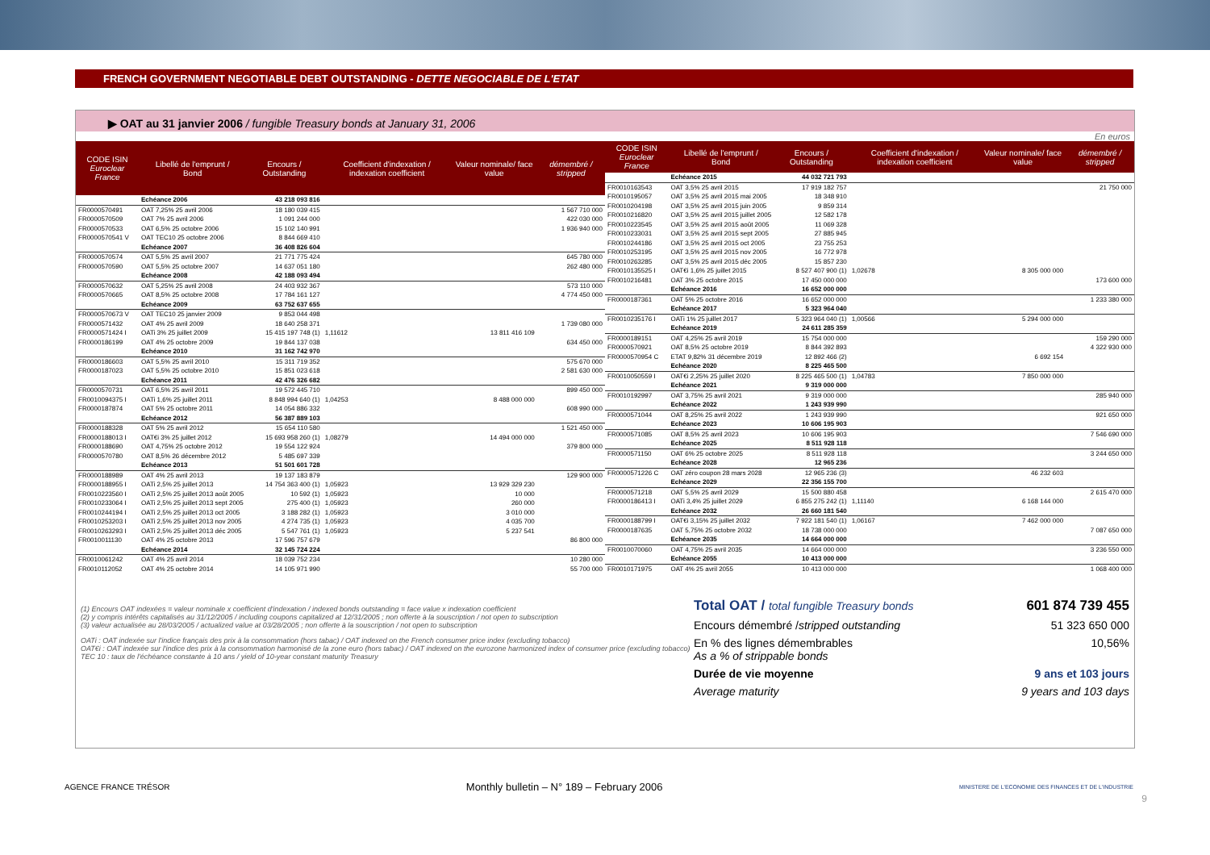FRENCH GOVERNMENT NEGOTIABLE DEBT OUTSTANDING - DETTE NEGOCIABLE DE L'ETAT
▶ OAT au 31 janvier 2006 / fungible Treasury bonds at January 31, 2006
En euros
| CODE ISIN Euroclear France | Libellé de l'emprunt / Bond | Encours / Outstanding | Coefficient d'indexation / indexation coefficient | Valeur nominale/ face value | démembré / stripped |
| --- | --- | --- | --- | --- | --- |
| | Echéance 2006 | 43 218 093 816 | | | |
| FR0000570491 | OAT 7,25% 25 avril 2006 | 18 180 039 415 | | | 1 567 710 000 |
| FR0000570509 | OAT 7% 25 avril 2006 | 1 091 244 000 | | | 422 030 000 |
| FR0000570533 | OAT 6,5% 25 octobre 2006 | 15 102 140 991 | | | 1 936 940 000 |
| FR0000570541 V | OAT TEC10 25 octobre 2006 | 8 844 669 410 | | | |
| | Echéance 2007 | 36 408 826 604 | | | |
| FR0000570574 | OAT 5,5% 25 avril 2007 | 21 771 775 424 | | | 645 780 000 |
| FR0000570590 | OAT 5,5% 25 octobre 2007 | 14 637 051 180 | | | 262 480 000 |
| | Echéance 2008 | 42 188 093 494 | | | |
| FR0000570632 | OAT 5,25% 25 avril 2008 | 24 403 932 367 | | | 573 110 000 |
| FR0000570665 | OAT 8,5% 25 octobre 2008 | 17 784 161 127 | | | 4 774 450 000 |
| | Echéance 2009 | 63 752 637 655 | | | |
| FR0000570673 V | OAT TEC10 25 janvier 2009 | 9 853 044 498 | | | |
| FR0000571432 | OAT 4% 25 avril 2009 | 18 640 258 371 | | | 1 739 080 000 |
| FR0000571424 I | OATi 3% 25 juillet 2009 | 15 415 197 748 (1) | 1,11612 | 13 811 416 109 | |
| FR0000186199 | OAT 4% 25 octobre 2009 | 19 844 137 038 | | | 634 450 000 |
| | Echéance 2010 | 31 162 742 970 | | | |
| FR0000186603 | OAT 5,5% 25 avril 2010 | 15 311 719 352 | | | 575 670 000 |
| FR0000187023 | OAT 5,5% 25 octobre 2010 | 15 851 023 618 | | | 2 581 630 000 |
| | Echéance 2011 | 42 476 326 682 | | | |
| FR0000570731 | OAT 6,5% 25 avril 2011 | 19 572 445 710 | | | 899 450 000 |
| FR0010094375 I | OATi 1,6% 25 juillet 2011 | 8 848 994 640 (1) | 1,04253 | 8 488 000 000 | |
| FR0000187874 | OAT 5% 25 octobre 2011 | 14 054 886 332 | | | 608 990 000 |
| | Echéance 2012 | 56 387 889 103 | | | |
| FR0000188328 | OAT 5% 25 avril 2012 | 15 654 110 580 | | | 1 521 450 000 |
| FR0000188013 I | OAT€i 3% 25 juillet 2012 | 15 693 958 260 (1) | 1,08279 | 14 494 000 000 | |
| FR0000188690 | OAT 4,75% 25 octobre 2012 | 19 554 122 924 | | | 379 800 000 |
| FR0000570780 | OAT 8,5% 26 décembre 2012 | 5 485 697 339 | | | |
| | Echéance 2013 | 51 501 601 728 | | | |
| FR0000188989 | OAT 4% 25 avril 2013 | 19 137 183 879 | | | 129 900 000 |
| FR0000188955 I | OATi 2,5% 25 juillet 2013 | 14 754 363 400 (1) | 1,05923 | 13 929 329 230 | |
| FR0010223560 I | OATi 2,5% 25 juillet 2013 août 2005 | 10 592 (1) | 1,05923 | 10 000 | |
| FR0010233064 I | OATi 2,5% 25 juillet 2013 sept 2005 | 275 400 (1) | 1,05923 | 260 000 | |
| FR0010244194 I | OATi 2,5% 25 juillet 2013 oct 2005 | 3 188 282 (1) | 1,05923 | 3 010 000 | |
| FR0010253203 I | OATi 2,5% 25 juillet 2013 nov 2005 | 4 274 735 (1) | 1,05923 | 4 035 700 | |
| FR0010263293 I | OATi 2,5% 25 juillet 2013 déc 2005 | 5 547 761 (1) | 1,05923 | 5 237 541 | |
| FR0010011130 | OAT 4% 25 octobre 2013 | 17 596 757 679 | | | 86 800 000 |
| | Echéance 2014 | 32 145 724 224 | | | |
| FR0010061242 | OAT 4% 25 avril 2014 | 18 039 752 234 | | | 10 280 000 |
| FR0010112052 | OAT 4% 25 octobre 2014 | 14 105 971 990 | | | 55 700 000 |
| CODE ISIN Euroclear France | Libellé de l'emprunt / Bond | Encours / Outstanding | Coefficient d'indexation / indexation coefficient | Valeur nominale/ face value | démembré / stripped |
| --- | --- | --- | --- | --- | --- |
| | Echéance 2015 | 44 032 721 793 | | | |
| FR0010163543 | OAT 3,5% 25 avril 2015 | 17 919 182 757 | | | 21 750 000 |
| FR0010195057 | OAT 3,5% 25 avril 2015 mai 2005 | 18 348 910 | | | |
| FR0010204198 | OAT 3,5% 25 avril 2015 juin 2005 | 9 859 314 | | | |
| FR0010216820 | OAT 3,5% 25 avril 2015 juillet 2005 | 12 582 178 | | | |
| FR0010223545 | OAT 3,5% 25 avril 2015 août 2005 | 11 069 328 | | | |
| FR0010233031 | OAT 3,5% 25 avril 2015 sept 2005 | 27 885 945 | | | |
| FR0010244186 | OAT 3,5% 25 avril 2015 oct 2005 | 23 755 253 | | | |
| FR0010253195 | OAT 3,5% 25 avril 2015 nov 2005 | 16 772 978 | | | |
| FR0010263285 | OAT 3,5% 25 avril 2015 déc 2005 | 15 857 230 | | | |
| FR0010135525 I | OAT€i 1,6% 25 juillet 2015 | 8 527 407 900 (1) | 1,02678 | 8 305 000 000 | |
| FR0010216481 | OAT 3% 25 octobre 2015 | 17 450 000 000 | | | 173 600 000 |
| | Echéance 2016 | 16 652 000 000 | | | |
| FR0000187361 | OAT 5% 25 octobre 2016 | 16 652 000 000 | | | 1 233 380 000 |
| | Echéance 2017 | 5 323 964 040 | | | |
| FR0010235176 I | OATi 1% 25 juillet 2017 | 5 323 964 040 (1) | 1,00566 | 5 294 000 000 | |
| | Echéance 2019 | 24 611 285 359 | | | |
| FR0000189151 | OAT 4,25% 25 avril 2019 | 15 754 000 000 | | | 159 290 000 |
| FR0000570921 | OAT 8,5% 25 octobre 2019 | 8 844 392 893 | | | 4 322 930 000 |
| FR0000570954 C | ETAT 9,82% 31 décembre 2019 | 12 892 466 (2) | | 6 692 154 | |
| | Echéance 2020 | 8 225 465 500 | | | |
| FR0010050559 I | OAT€i 2,25% 25 juillet 2020 | 8 225 465 500 (1) | 1,04783 | 7 850 000 000 | |
| | Echéance 2021 | 9 319 000 000 | | | |
| FR0010192997 | OAT 3,75% 25 avril 2021 | 9 319 000 000 | | | 285 940 000 |
| | Echéance 2022 | 1 243 939 990 | | | |
| FR0000571044 | OAT 8,25% 25 avril 2022 | 1 243 939 990 | | | 921 650 000 |
| | Echéance 2023 | 10 606 195 903 | | | |
| FR0000571085 | OAT 8,5% 25 avril 2023 | 10 606 195 903 | | | 7 546 690 000 |
| | Echéance 2025 | 8 511 928 118 | | | |
| FR0000571150 | OAT 6% 25 octobre 2025 | 8 511 928 118 | | | 3 244 650 000 |
| | Echéance 2028 | 12 965 236 | | | |
| FR0000571226 C | OAT zéro coupon 28 mars 2028 | 12 965 236 (3) | | 46 232 603 | |
| | Echéance 2029 | 22 356 155 700 | | | |
| FR0000571218 | OAT 5,5% 25 avril 2029 | 15 500 880 458 | | | 2 615 470 000 |
| FR0000186413 I | OATi 3,4% 25 juillet 2029 | 6 855 275 242 (1) | 1,11140 | 6 168 144 000 | |
| | Echéance 2032 | 26 660 181 540 | | | |
| FR0000188799 I | OAT€i 3,15% 25 juillet 2032 | 7 922 181 540 (1) | 1,06167 | 7 462 000 000 | |
| FR0000187635 | OAT 5,75% 25 octobre 2032 | 18 738 000 000 | | | 7 087 650 000 |
| | Echéance 2035 | 14 664 000 000 | | | |
| FR0010070060 | OAT 4,75% 25 avril 2035 | 14 664 000 000 | | | 3 236 550 000 |
| | Echéance 2055 | 10 413 000 000 | | | |
| FR0010171975 | OAT 4% 25 avril 2055 | 10 413 000 000 | | | 1 068 400 000 |
(1) Encours OAT indexées = valeur nominale x coefficient d'indexation / indexed bonds outstanding = face value x indexation coefficient
(2) y compris intérêts capitalisés au 31/12/2005 / including coupons capitalized at 12/31/2005 ; non offerte à la souscription / not open to subscription
(3) valeur actualisée au 28/03/2005 / actualized value at 03/28/2005 ; non offerte à la souscription / not open to subscription
OATi : OAT indexée sur l'indice français des prix à la consommation (hors tabac) / OAT indexed on the French consumer price index (excluding tobacco)
OAT€i : OAT indexée sur l'indice des prix à la consommation harmonisé de la zone euro (hors tabac) / OAT indexed on the eurozone harmonized index of consumer price (excluding tobacco)
TEC 10 : taux de l'échéance constante à 10 ans / yield of 10-year constant maturity Treasury
Total OAT / total fungible Treasury bonds 601 874 739 455
Encours démembré /stripped outstanding 51 323 650 000
En % des lignes démembrables
As a % of strippable bonds 10,56%
Durée de vie moyenne 9 ans et 103 jours
Average maturity 9 years and 103 days
AGENCE FRANCE TRÉSOR Monthly bulletin – N° 189 – February 2006 MINISTERE DE L'ECONOMIE DES FINANCES ET DE L'INDUSTRIE
9